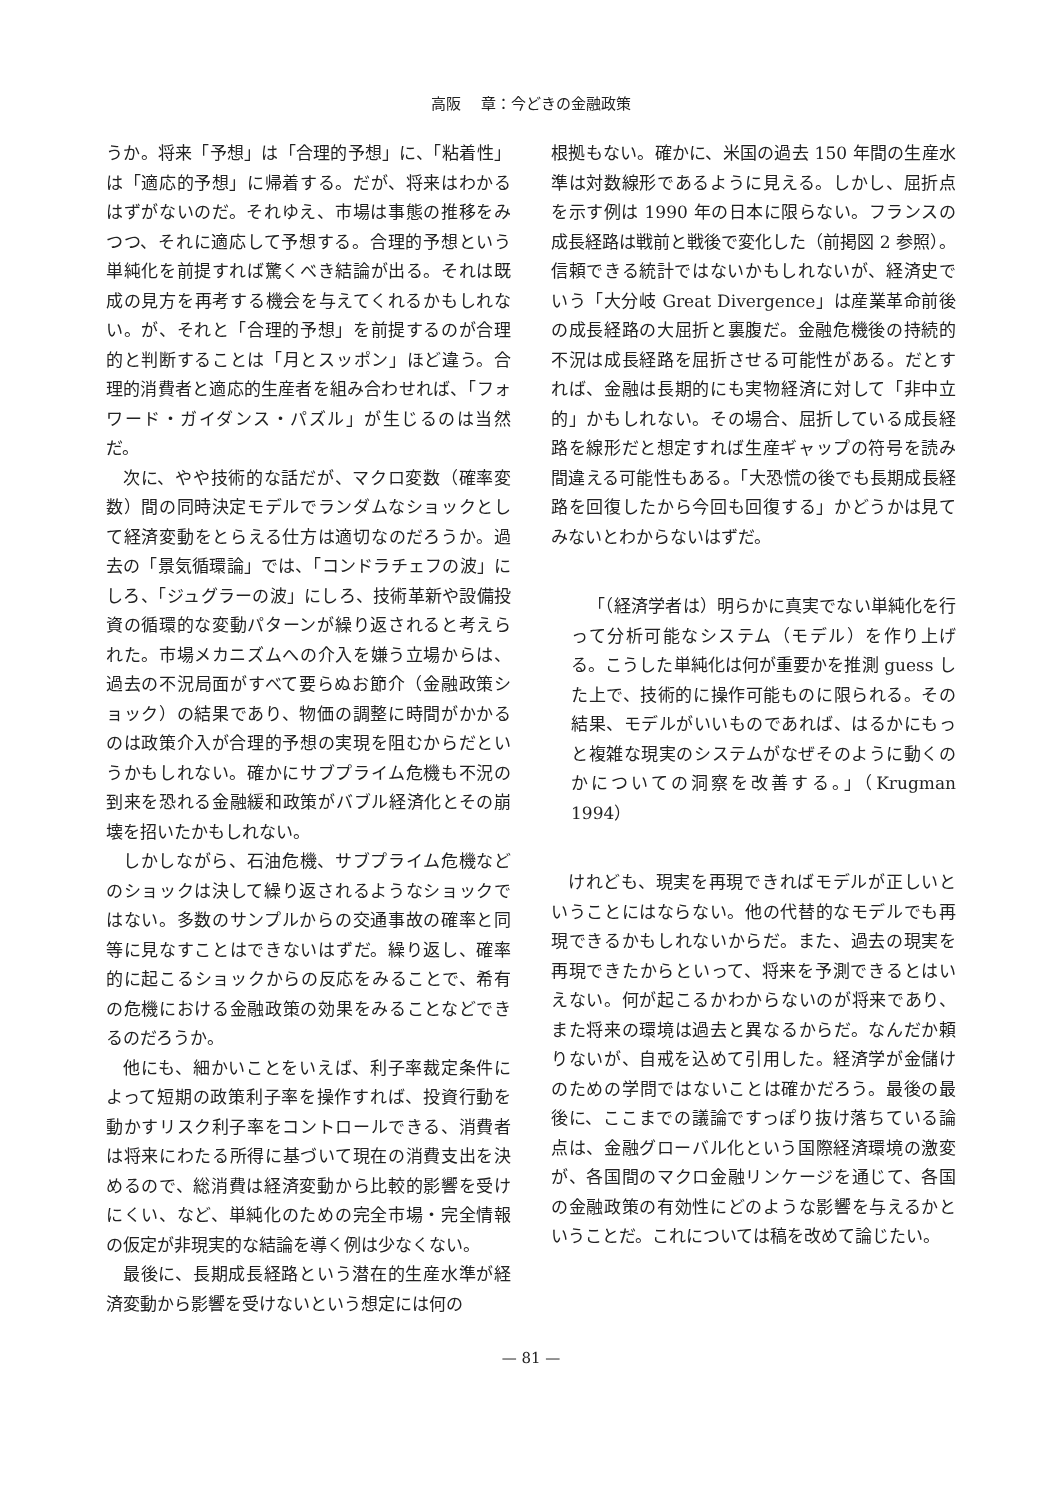高阪　 章：今どきの金融政策
うか。将来「予想」は「合理的予想」に、「粘着性」は「適応的予想」に帰着する。だが、将来はわかるはずがないのだ。それゆえ、市場は事態の推移をみつつ、それに適応して予想する。合理的予想という単純化を前提すれば驚くべき結論が出る。それは既成の見方を再考する機会を与えてくれるかもしれない。が、それと「合理的予想」を前提するのが合理的と判断することは「月とスッポン」ほど違う。合理的消費者と適応的生産者を組み合わせれば、「フォワード・ガイダンス・パズル」が生じるのは当然だ。
次に、やや技術的な話だが、マクロ変数（確率変数）間の同時決定モデルでランダムなショックとして経済変動をとらえる仕方は適切なのだろうか。過去の「景気循環論」では、「コンドラチェフの波」にしろ、「ジュグラーの波」にしろ、技術革新や設備投資の循環的な変動パターンが繰り返されると考えられた。市場メカニズムへの介入を嫌う立場からは、過去の不況局面がすべて要らぬお節介（金融政策ショック）の結果であり、物価の調整に時間がかかるのは政策介入が合理的予想の実現を阻むからだというかもしれない。確かにサブプライム危機も不況の到来を恐れる金融緩和政策がバブル経済化とその崩壊を招いたかもしれない。
しかしながら、石油危機、サブプライム危機などのショックは決して繰り返されるようなショックではない。多数のサンプルからの交通事故の確率と同等に見なすことはできないはずだ。繰り返し、確率的に起こるショックからの反応をみることで、希有の危機における金融政策の効果をみることなどできるのだろうか。
他にも、細かいことをいえば、利子率裁定条件によって短期の政策利子率を操作すれば、投資行動を動かすリスク利子率をコントロールできる、消費者は将来にわたる所得に基づいて現在の消費支出を決めるので、総消費は経済変動から比較的影響を受けにくい、など、単純化のための完全市場・完全情報の仮定が非現実的な結論を導く例は少なくない。
最後に、長期成長経路という潜在的生産水準が経済変動から影響を受けないという想定には何の
根拠もない。確かに、米国の過去 150 年間の生産水準は対数線形であるように見える。しかし、屈折点を示す例は 1990 年の日本に限らない。フランスの成長経路は戦前と戦後で変化した（前掲図 2 参照）。信頼できる統計ではないかもしれないが、経済史でいう「大分岐 Great Divergence」は産業革命前後の成長経路の大屈折と裏腹だ。金融危機後の持続的不況は成長経路を屈折させる可能性がある。だとすれば、金融は長期的にも実物経済に対して「非中立的」かもしれない。その場合、屈折している成長経路を線形だと想定すれば生産ギャップの符号を読み間違える可能性もある。「大恐慌の後でも長期成長経路を回復したから今回も回復する」かどうかは見てみないとわからないはずだ。
「（経済学者は）明らかに真実でない単純化を行って分析可能なシステム（モデル）を作り上げる。こうした単純化は何が重要かを推測 guess した上で、技術的に操作可能ものに限られる。その結果、モデルがいいものであれば、はるかにもっと複雑な現実のシステムがなぜそのように動くのかについての洞察を改善する。」（Krugman 1994）
けれども、現実を再現できればモデルが正しいということにはならない。他の代替的なモデルでも再現できるかもしれないからだ。また、過去の現実を再現できたからといって、将来を予測できるとはいえない。何が起こるかわからないのが将来であり、また将来の環境は過去と異なるからだ。なんだか頼りないが、自戒を込めて引用した。経済学が金儲けのための学問ではないことは確かだろう。最後の最後に、ここまでの議論ですっぽり抜け落ちている論点は、金融グローバル化という国際経済環境の激変が、各国間のマクロ金融リンケージを通じて、各国の金融政策の有効性にどのような影響を与えるかということだ。これについては稿を改めて論じたい。
— 81 —